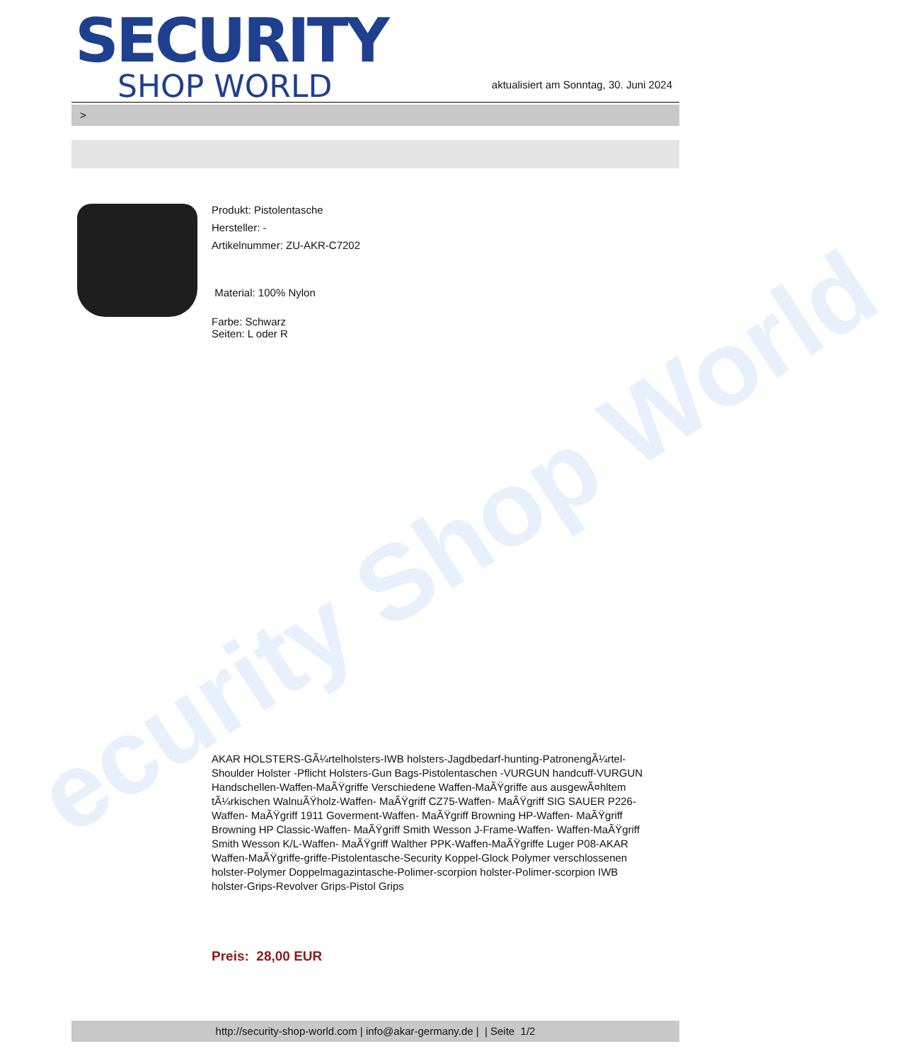ecurity Shop World
SECURITY
SHOP WORLD
aktualisiert am Sonntag, 30. Juni 2024
>
Produkt: Pistolentasche
Hersteller: -
Artikelnummer: ZU-AKR-C7202
Material: 100% Nylon
Farbe: Schwarz
Seiten: L oder R
AKAR HOLSTERS-GÃ¼rtelholsters-IWB holsters-Jagdbedarf-hunting-PatronengÃ¼rtel- Shoulder Holster -Pflicht Holsters-Gun Bags-Pistolentaschen -VURGUN handcuff-VURGUN Handschellen-Waffen-MaÃŸgriffe Verschiedene Waffen-MaÃŸgriffe aus ausgewÃ¤hltem tÃ¼rkischen WalnuÃŸholz-Waffen- MaÃŸgriff CZ75-Waffen- MaÃŸgriff SIG SAUER P226-Waffen- MaÃŸgriff 1911 Goverment-Waffen- MaÃŸgriff Browning HP-Waffen- MaÃŸgriff Browning HP Classic-Waffen- MaÃŸgriff Smith Wesson J-Frame-Waffen- Waffen-MaÃŸgriff Smith Wesson K/L-Waffen- MaÃŸgriff Walther PPK-Waffen-MaÃŸgriffe Luger P08-AKAR Waffen-MaÃŸgriffe-griffe-Pistolentasche-Security Koppel-Glock Polymer verschlossenen holster-Polymer Doppelmagazintasche-Polimer-scorpion holster-Polimer-scorpion IWB holster-Grips-Revolver Grips-Pistol Grips
Preis: 28,00 EUR
http://security-shop-world.com | info@akar-germany.de | | Seite 1/2